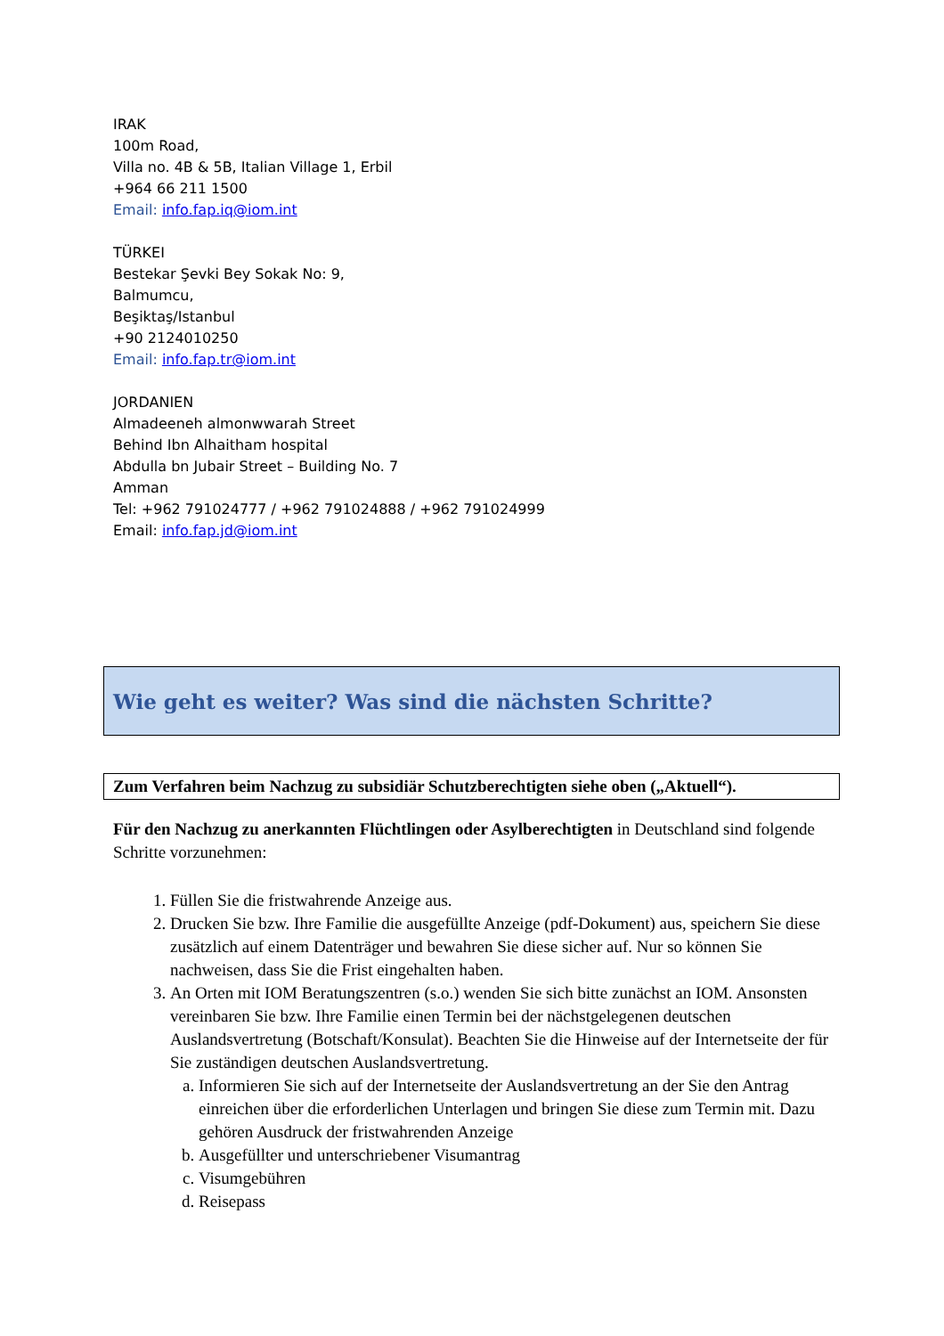IRAK
100m Road,
Villa no. 4B & 5B, Italian Village 1, Erbil
+964 66 211 1500
Email: info.fap.iq@iom.int
TÜRKEI
Bestekar Şevki Bey Sokak No: 9,
Balmumcu,
Beşiktaş/Istanbul
+90 2124010250
Email: info.fap.tr@iom.int
JORDANIEN
Almadeeneh almonwwarah Street
Behind Ibn Alhaitham hospital
Abdulla bn Jubair Street – Building No. 7
Amman
Tel: +962 791024777 / +962 791024888 / +962 791024999
Email: info.fap.jd@iom.int
Wie geht es weiter? Was sind die nächsten Schritte?
Zum Verfahren beim Nachzug zu subsidiär Schutzberechtigten siehe oben („Aktuell“).
Für den Nachzug zu anerkannten Flüchtlingen oder Asylberechtigten in Deutschland sind folgende Schritte vorzunehmen:
1. Füllen Sie die fristwahrende Anzeige aus.
2. Drucken Sie bzw. Ihre Familie die ausgefüllte Anzeige (pdf-Dokument) aus, speichern Sie diese zusätzlich auf einem Datenträger und bewahren Sie diese sicher auf. Nur so können Sie nachweisen, dass Sie die Frist eingehalten haben.
3. An Orten mit IOM Beratungszentren (s.o.) wenden Sie sich bitte zunächst an IOM. Ansonsten vereinbaren Sie bzw. Ihre Familie einen Termin bei der nächstgelegenen deutschen Auslandsvertretung (Botschaft/Konsulat). Beachten Sie die Hinweise auf der Internetseite der für Sie zuständigen deutschen Auslandsvertretung.
a. Informieren Sie sich auf der Internetseite der Auslandsvertretung an der Sie den Antrag einreichen über die erforderlichen Unterlagen und bringen Sie diese zum Termin mit. Dazu gehören Ausdruck der fristwahrenden Anzeige
b. Ausgefüllter und unterschriebener Visumantrag
c. Visumgebühren
d. Reisepass